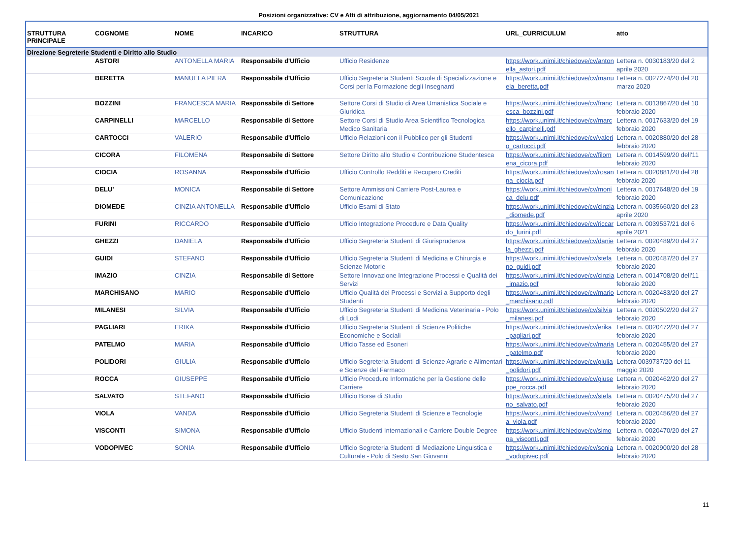Posizioni organizzative: CV e Atti di attribuzione, aggiornamento 04/05/2021
| STRUTTURA PRINCIPALE | COGNOME | NOME | INCARICO | STRUTTURA | URL_CURRICULUM | atto |
| --- | --- | --- | --- | --- | --- | --- |
| Direzione Segreterie Studenti e Diritto allo Studio | | | | | | |
| | ASTORI | ANTONELLA MARIA | Responsabile d'Ufficio | Ufficio Residenze | https://work.unimi.it/chiedove/cv/antonella_astori.pdf | Lettera n. 0030183/20 del 2 aprile 2020 |
| | BERETTA | MANUELA PIERA | Responsabile d'Ufficio | Ufficio Segreteria Studenti Scuole di Specializzazione e Corsi per la Formazione degli Insegnanti | https://work.unimi.it/chiedove/cv/manuela_beretta.pdf | Lettera n. 0027274/20 del 20 marzo 2020 |
| | BOZZINI | FRANCESCA MARIA | Responsabile di Settore | Settore Corsi di Studio di Area Umanistica Sociale e Giuridica | https://work.unimi.it/chiedove/cv/francesca_bozzini.pdf | Lettera n. 0013867/20 del 10 febbraio 2020 |
| | CARPINELLI | MARCELLO | Responsabile di Settore | Settore Corsi di Studio Area Scientifico Tecnologica Medico Sanitaria | https://work.unimi.it/chiedove/cv/marcello_carpinelli.pdf | Lettera n. 0017633/20 del 19 febbraio 2020 |
| | CARTOCCI | VALERIO | Responsabile d'Ufficio | Ufficio Relazioni con il Pubblico per gli Studenti | https://work.unimi.it/chiedove/cv/valerio_cartocci.pdf | Lettera n. 0020880/20 del 28 febbraio 2020 |
| | CICORA | FILOMENA | Responsabile di Settore | Settore Diritto allo Studio e Contribuzione Studentesca | https://work.unimi.it/chiedove/cv/filomena_cicora.pdf | Lettera n. 0014599/20 dell'11 febbraio 2020 |
| | CIOCIA | ROSANNA | Responsabile d'Ufficio | Ufficio Controllo Redditi e Recupero Crediti | https://work.unimi.it/chiedove/cv/rosanna_ciocia.pdf | Lettera n. 0020881/20 del 28 febbraio 2020 |
| | DELU' | MONICA | Responsabile di Settore | Settore Ammissioni Carriere Post-Laurea e Comunicazione | https://work.unimi.it/chiedove/cv/monica_delu.pdf | Lettera n. 0017648/20 del 19 febbraio 2020 |
| | DIOMEDE | CINZIA ANTONELLA | Responsabile d'Ufficio | Ufficio Esami di Stato | https://work.unimi.it/chiedove/cv/cinzia_diomede.pdf | Lettera n. 0035660/20 del 23 aprile 2020 |
| | FURINI | RICCARDO | Responsabile d'Ufficio | Ufficio Integrazione Procedure e Data Quality | https://work.unimi.it/chiedove/cv/riccardo_furini.pdf | Lettera n. 0039537/21 del 6 aprile 2021 |
| | GHEZZI | DANIELA | Responsabile d'Ufficio | Ufficio Segreteria Studenti di Giurisprudenza | https://work.unimi.it/chiedove/cv/daniela_ghezzi.pdf | Lettera n. 0020489/20 del 27 febbraio 2020 |
| | GUIDI | STEFANO | Responsabile d'Ufficio | Ufficio Segreteria Studenti di Medicina e Chirurgia e Scienze Motorie | https://work.unimi.it/chiedove/cv/stefano_guidi.pdf | Lettera n. 0020487/20 del 27 febbraio 2020 |
| | IMAZIO | CINZIA | Responsabile di Settore | Settore Innovazione Integrazione Processi e Qualità dei Servizi | https://work.unimi.it/chiedove/cv/cinzia_imazio.pdf | Lettera n. 0014708/20 dell'11 febbraio 2020 |
| | MARCHISANO | MARIO | Responsabile d'Ufficio | Ufficio Qualità dei Processi e Servizi a Supporto degli Studenti | https://work.unimi.it/chiedove/cv/mario_marchisano.pdf | Lettera n. 0020483/20 del 27 febbraio 2020 |
| | MILANESI | SILVIA | Responsabile d'Ufficio | Ufficio Segreteria Studenti di Medicina Veterinaria - Polo di Lodi | https://work.unimi.it/chiedove/cv/silvia_milanesi.pdf | Lettera n. 0020502/20 del 27 febbraio 2020 |
| | PAGLIARI | ERIKA | Responsabile d'Ufficio | Ufficio Segreteria Studenti di Scienze Politiche Economiche e Sociali | https://work.unimi.it/chiedove/cv/erika_pagliari.pdf | Lettera n. 0020472/20 del 27 febbraio 2020 |
| | PATELMO | MARIA | Responsabile d'Ufficio | Ufficio Tasse ed Esoneri | https://work.unimi.it/chiedove/cv/maria_patelmo.pdf | Lettera n. 0020455/20 del 27 febbraio 2020 |
| | POLIDORI | GIULIA | Responsabile d'Ufficio | Ufficio Segreteria Studenti di Scienze Agrarie e Alimentari e Scienze del Farmaco | https://work.unimi.it/chiedove/cv/giulia_polidori.pdf | Lettera 0039737/20 del 11 maggio 2020 |
| | ROCCA | GIUSEPPE | Responsabile d'Ufficio | Ufficio Procedure Informatiche per la Gestione delle Carriere | https://work.unimi.it/chiedove/cv/giuseppe_rocca.pdf | Lettera n. 0020462/20 del 27 febbraio 2020 |
| | SALVATO | STEFANO | Responsabile d'Ufficio | Ufficio Borse di Studio | https://work.unimi.it/chiedove/cv/stefano_salvato.pdf | Lettera n. 0020475/20 del 27 febbraio 2020 |
| | VIOLA | VANDA | Responsabile d'Ufficio | Ufficio Segreteria Studenti di Scienze e Tecnologie | https://work.unimi.it/chiedove/cv/vanda_viola.pdf | Lettera n. 0020456/20 del 27 febbraio 2020 |
| | VISCONTI | SIMONA | Responsabile d'Ufficio | Ufficio Studenti Internazionali e Carriere Double Degree | https://work.unimi.it/chiedove/cv/simona_visconti.pdf | Lettera n. 0020470/20 del 27 febbraio 2020 |
| | VODOPIVEC | SONIA | Responsabile d'Ufficio | Ufficio Segreteria Studenti di Mediazione Linguistica e Culturale - Polo di Sesto San Giovanni | https://work.unimi.it/chiedove/cv/sonia_vodopivec.pdf | Lettera n. 0020900/20 del 28 febbraio 2020 |
11